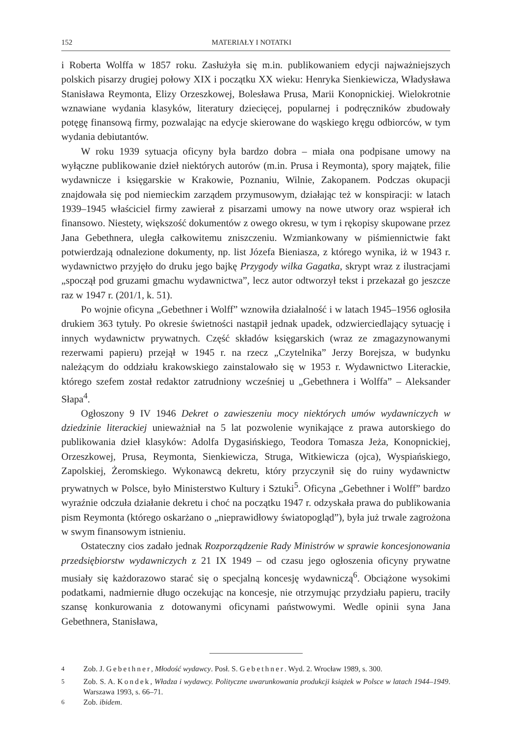152 MATERIAŁY I NOTATKI
i Roberta Wolffa w 1857 roku. Zasłużyła się m.in. publikowaniem edycji najważniejszych polskich pisarzy drugiej połowy XIX i początku XX wieku: Henryka Sienkiewicza, Władysława Stanisława Reymonta, Elizy Orzeszkowej, Bolesława Prusa, Marii Konopnickiej. Wielokrotnie wznawiane wydania klasyków, literatury dziecięcej, popularnej i podręczników zbudowały potęgę finansową firmy, pozwalając na edycje skierowane do wąskiego kręgu odbiorców, w tym wydania debiutantów.
W roku 1939 sytuacja oficyny była bardzo dobra – miała ona podpisane umowy na wyłączne publikowanie dzieł niektórych autorów (m.in. Prusa i Reymonta), spory majątek, filie wydawnicze i księgarskie w Krakowie, Poznaniu, Wilnie, Zakopanem. Podczas okupacji znajdowała się pod niemieckim zarządem przymusowym, działając też w konspiracji: w latach 1939–1945 właściciel firmy zawierał z pisarzami umowy na nowe utwory oraz wspierał ich finansowo. Niestety, większość dokumentów z owego okresu, w tym i rękopisy skupowane przez Jana Gebethnera, uległa całkowitemu zniszczeniu. Wzmiankowany w piśmiennictwie fakt potwierdzają odnalezione dokumenty, np. list Józefa Bieniasza, z którego wynika, iż w 1943 r. wydawnictwo przyjęło do druku jego bajkę Przygody wilka Gagatka, skrypt wraz z ilustracjami „spoczął pod gruzami gmachu wydawnictwa”, lecz autor odtworzył tekst i przekazał go jeszcze raz w 1947 r. (201/1, k. 51).
Po wojnie oficyna „Gebethner i Wolff” wznowiła działalność i w latach 1945–1956 ogłosiła drukiem 363 tytuły. Po okresie świetności nastąpił jednak upadek, odzwierciedlający sytuację i innych wydawnictw prywatnych. Część składów księgarskich (wraz ze zmagazynowanymi rezerwami papieru) przejął w 1945 r. na rzecz „Czytelnika” Jerzy Borejsza, w budynku należącym do oddziału krakowskiego zainstalowało się w 1953 r. Wydawnictwo Literackie, którego szefem został redaktor zatrudniony wcześniej u „Gebethnera i Wolffa” – Aleksander Słapa<sup>4</sup>.
Ogłoszony 9 IV 1946 Dekret o zawieszeniu mocy niektórych umów wydawniczych w dziedzinie literackiej unieważniał na 5 lat pozwolenie wynikające z prawa autorskiego do publikowania dzieł klasyków: Adolfa Dygasińskiego, Teodora Tomasza Jeża, Konopnickiej, Orzeszkowej, Prusa, Reymonta, Sienkiewicza, Struga, Witkiewicza (ojca), Wyspiańskiego, Zapolskiej, Żeromskiego. Wykonawcą dekretu, który przyczynił się do ruiny wydawnictw prywatnych w Polsce, było Ministerstwo Kultury i Sztuki<sup>5</sup>. Oficyna „Gebethner i Wolff” bardzo wyraźnie odczuła działanie dekretu i choć na początku 1947 r. odzyskała prawa do publikowania pism Reymonta (którego oskarżano o „nieprawidłowy światopogląd”), była już trwale zagrożona w swym finansowym istnieniu.
Ostateczny cios zadało jednak Rozporządzenie Rady Ministrów w sprawie koncesjonowania przedsiębiorstw wydawniczych z 21 IX 1949 – od czasu jego ogłoszenia oficyny prywatne musiały się każdorazowo starać się o specjalną koncesję wydawniczą<sup>6</sup>. Obciążone wysokimi podatkami, nadmiernie długo oczekując na koncesje, nie otrzymując przydziału papieru, traciły szansę konkurowania z dotowanymi oficynami państwowymi. Wedle opinii syna Jana Gebethnera, Stanisława,
<sup>4</sup> Zob. J. Gebethner, Młodość wydawcy. Posł. S. Gebethner. Wyd. 2. Wrocław 1989, s. 300.
<sup>5</sup> Zob. S. A. Kondek, Władza i wydawcy. Polityczne uwarunkowania produkcji książek w Polsce w latach 1944–1949. Warszawa 1993, s. 66–71.
<sup>6</sup> Zob. ibidem.